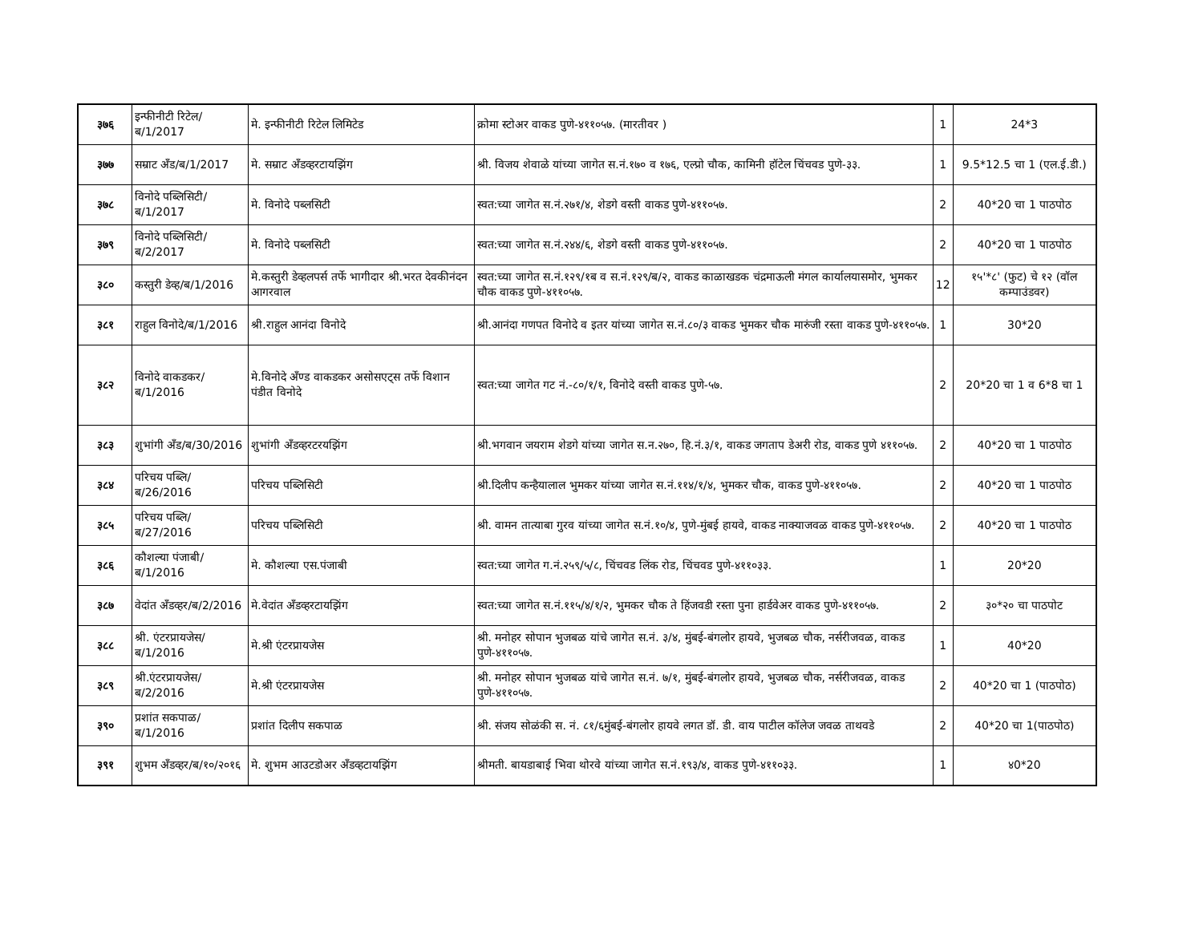| ३७६ | इन्फीनीटी रिटेल/ब/1/2017 | मे. इन्फीनीटी रिटेल लिमिटेड | क्रोमा स्टोअर वाकड पुणे-४११०५७. (मारतीवर ) | 1 | 24*3 |
| ३७७ | सम्राट अँड/ब/1/2017 | मे. सम्राट अँडव्हरटायझिंग | श्री. विजय शेवाळे यांच्या जागेत स.नं.१७० व १७६, एल्प्रो चौक, कामिनी हॉटेल चिंचवड पुणे-३३. | 1 | 9.5*12.5 चा 1 (एल.ई.डी.) |
| ३७८ | विनोदे पब्लिसिटी/ब/1/2017 | मे. विनोदे पब्लसिटी | स्वत:च्या जागेत स.नं.२७१/४, शेडगे वस्ती वाकड पुणे-४११०५७. | 2 | 40*20 चा 1 पाठपोठ |
| ३७९ | विनोदे पब्लिसिटी/ब/2/2017 | मे. विनोदे पब्लसिटी | स्वत:च्या जागेत स.नं.२४४/६, शेडगे वस्ती वाकड पुणे-४११०५७. | 2 | 40*20 चा 1 पाठपोठ |
| ३८० | कस्तुरी डेव्ह/ब/1/2016 | मे.कस्तुरी डेव्हलपर्स तर्फे भागीदार श्री.भरत देवकीनंदन आगरवाल | स्वत:च्या जागेत स.नं.१२९/१ब व स.नं.१२९/ब/२, वाकड काळाखडक चंद्रमाऊली मंगल कार्यालयासमोर, भुमकर चौक वाकड पुणे-४११०५७. | 12 | १५'*८' (फुट) चे १२ (वॉल कम्पाउंडवर) |
| ३८१ | राहुल विनोदे/ब/1/2016 | श्री.राहुल आनंदा विनोदे | श्री.आनंदा गणपत विनोदे व इतर यांच्या जागेत स.नं.८०/३ वाकड भुमकर चौक मारुंजी रस्ता वाकड पुणे-४११०५७. | 1 | 30*20 |
| ३८२ | विनोदे वाकडकर/ब/1/2016 | मे.विनोदे अँण्ड वाकडकर असोसएट्स तर्फे विशान पंडीत विनोदे | स्वत:च्या जागेत गट नं.-८०/१/१, विनोदे वस्ती वाकड पुणे-५७. | 2 | 20*20 चा 1 व 6*8 चा 1 |
| ३८३ | शुभांगी अँड/ब/30/2016 | शुभांगी अँडव्हरटरयझिंग | श्री.भगवान जयराम शेडगे यांच्या जागेत स.न.२७०, हि.नं.३/१, वाकड जगताप डेअरी रोड, वाकड पुणे ४११०५७. | 2 | 40*20 चा 1 पाठपोठ |
| ३८४ | परिचय पब्लि/ब/26/2016 | परिचय पब्लिसिटी | श्री.दिलीप कन्हैयालाल भुमकर यांच्या जागेत स.नं.११४/१/४, भुमकर चौक, वाकड पुणे-४११०५७. | 2 | 40*20 चा 1 पाठपोठ |
| ३८५ | परिचय पब्लि/ब/27/2016 | परिचय पब्लिसिटी | श्री. वामन तात्याबा गुरव यांच्या जागेत स.नं.१०/४, पुणे-मुंबई हायवे, वाकड नाक्याजवळ वाकड पुणे-४११०५७. | 2 | 40*20 चा 1 पाठपोठ |
| ३८६ | कौशल्या पंजाबी/ब/1/2016 | मे. कौशल्या एस.पंजाबी | स्वत:च्या जागेत ग.नं.२५९/५/८, चिंचवड लिंक रोड, चिंचवड पुणे-४११०३३. | 1 | 20*20 |
| ३८७ | वेदांत अँडव्हर/ब/2/2016 | मे.वेदांत अँडव्हरटायझिंग | स्वत:च्या जागेत स.नं.११५/४/१/२, भुमकर चौक ते हिंजवडी रस्ता पुना हार्डवेअर वाकड पुणे-४११०५७. | 2 | ३०*२० चा पाठपोट |
| ३८८ | श्री. एंटरप्रायजेस/ब/1/2016 | मे.श्री एंटरप्रायजेस | श्री. मनोहर सोपान भुजबळ यांचे जागेत स.नं. ३/४, मुंबई-बंगलोर हायवे, भुजबळ चौक, नर्सरीजवळ, वाकड पुणे-४११०५७. | 1 | 40*20 |
| ३८९ | श्री.एंटरप्रायजेस/ब/2/2016 | मे.श्री एंटरप्रायजेस | श्री. मनोहर सोपान भुजबळ यांचे जागेत स.नं. ७/१, मुंबई-बंगलोर हायवे, भुजबळ चौक, नर्सरीजवळ, वाकड पुणे-४११०५७. | 2 | 40*20 चा 1 (पाठपोठ) |
| ३९० | प्रशांत सकपाळ/ब/1/2016 | प्रशांत दिलीप सकपाळ | श्री. संजय सोळंकी स. नं. ८१/६मुंबई-बंगलोर हायवे लगत डॉ. डी. वाय पाटील कॉलेज जवळ ताथवडे | 2 | 40*20 चा 1(पाठपोठ) |
| ३९१ | शुभम अँडव्हर/ब/१०/२०१६ | मे. शुभम आउटडोअर अँडव्हटायझिंग | श्रीमती. बायडाबाई भिवा थोरवे यांच्या जागेत स.नं.१९३/४, वाकड पुणे-४११०३३. | 1 | ४0*20 |